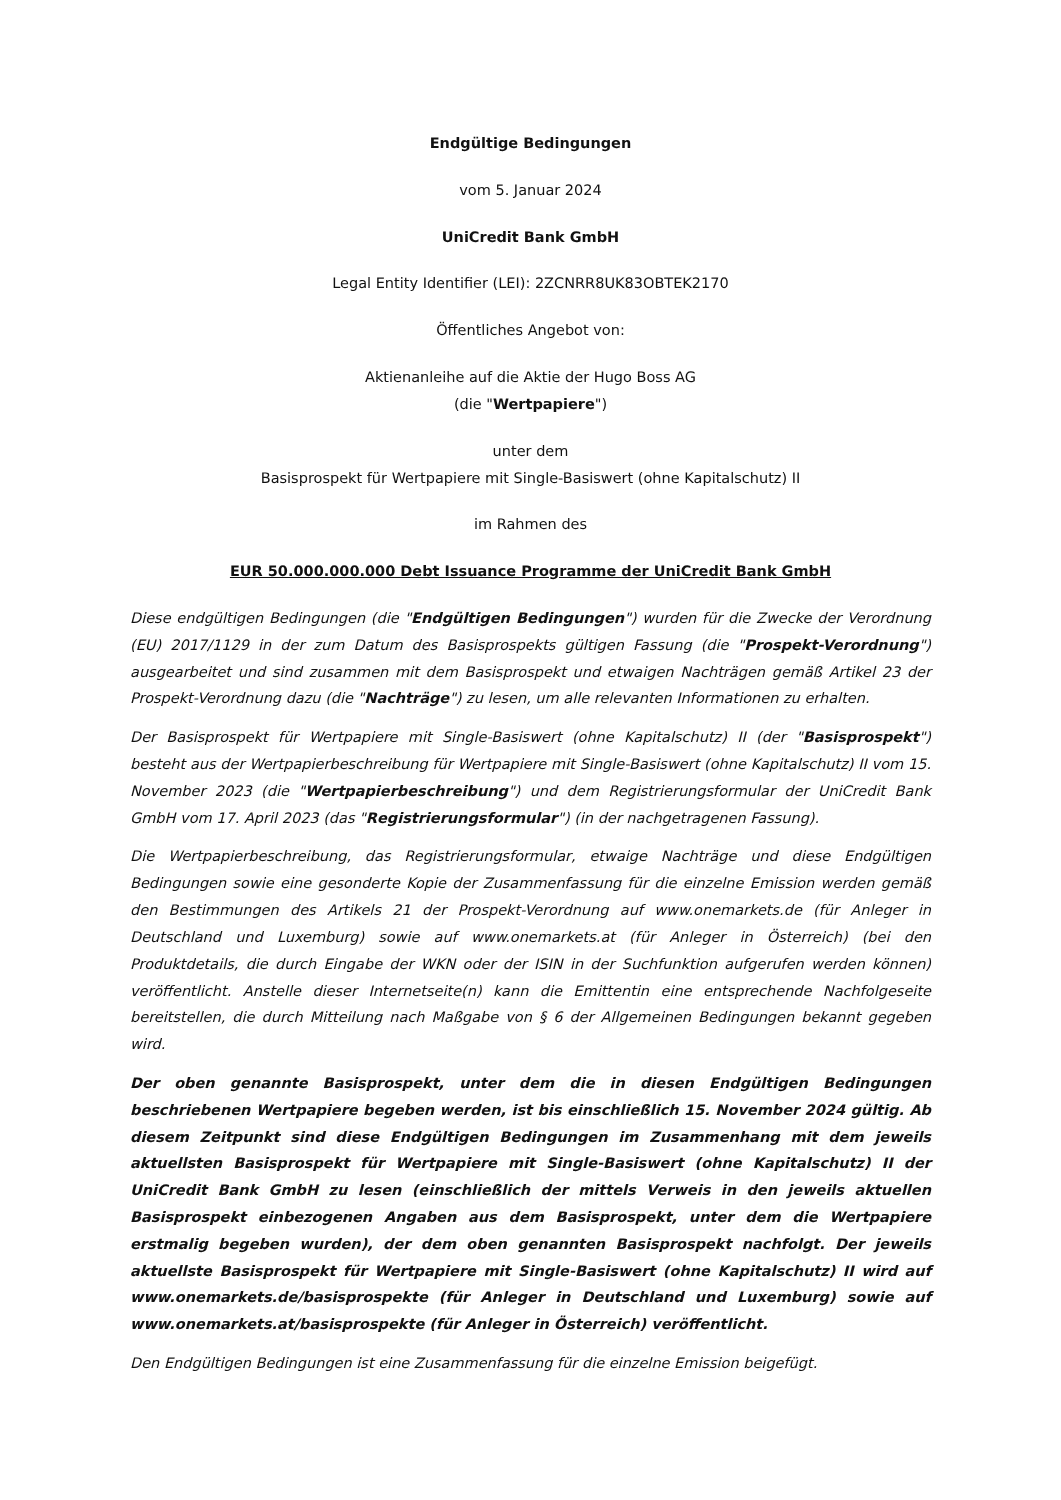Endgültige Bedingungen
vom 5. Januar 2024
UniCredit Bank GmbH
Legal Entity Identifier (LEI): 2ZCNRR8UK83OBTEK2170
Öffentliches Angebot von:
Aktienanleihe auf die Aktie der Hugo Boss AG
(die "Wertpapiere")
unter dem
Basisprospekt für Wertpapiere mit Single-Basiswert (ohne Kapitalschutz) II
im Rahmen des
EUR 50.000.000.000 Debt Issuance Programme der UniCredit Bank GmbH
Diese endgültigen Bedingungen (die "Endgültigen Bedingungen") wurden für die Zwecke der Verordnung (EU) 2017/1129 in der zum Datum des Basisprospekts gültigen Fassung (die "Prospekt-Verordnung") ausgearbeitet und sind zusammen mit dem Basisprospekt und etwaigen Nachträgen gemäß Artikel 23 der Prospekt-Verordnung dazu (die "Nachträge") zu lesen, um alle relevanten Informationen zu erhalten.
Der Basisprospekt für Wertpapiere mit Single-Basiswert (ohne Kapitalschutz) II (der "Basisprospekt") besteht aus der Wertpapierbeschreibung für Wertpapiere mit Single-Basiswert (ohne Kapitalschutz) II vom 15. November 2023 (die "Wertpapierbeschreibung") und dem Registrierungsformular der UniCredit Bank GmbH vom 17. April 2023 (das "Registrierungsformular") (in der nachgetragenen Fassung).
Die Wertpapierbeschreibung, das Registrierungsformular, etwaige Nachträge und diese Endgültigen Bedingungen sowie eine gesonderte Kopie der Zusammenfassung für die einzelne Emission werden gemäß den Bestimmungen des Artikels 21 der Prospekt-Verordnung auf www.onemarkets.de (für Anleger in Deutschland und Luxemburg) sowie auf www.onemarkets.at (für Anleger in Österreich) (bei den Produktdetails, die durch Eingabe der WKN oder der ISIN in der Suchfunktion aufgerufen werden können) veröffentlicht. Anstelle dieser Internetseite(n) kann die Emittentin eine entsprechende Nachfolgeseite bereitstellen, die durch Mitteilung nach Maßgabe von § 6 der Allgemeinen Bedingungen bekannt gegeben wird.
Der oben genannte Basisprospekt, unter dem die in diesen Endgültigen Bedingungen beschriebenen Wertpapiere begeben werden, ist bis einschließlich 15. November 2024 gültig. Ab diesem Zeitpunkt sind diese Endgültigen Bedingungen im Zusammenhang mit dem jeweils aktuellsten Basisprospekt für Wertpapiere mit Single-Basiswert (ohne Kapitalschutz) II der UniCredit Bank GmbH zu lesen (einschließlich der mittels Verweis in den jeweils aktuellen Basisprospekt einbezogenen Angaben aus dem Basisprospekt, unter dem die Wertpapiere erstmalig begeben wurden), der dem oben genannten Basisprospekt nachfolgt. Der jeweils aktuellste Basisprospekt für Wertpapiere mit Single-Basiswert (ohne Kapitalschutz) II wird auf www.onemarkets.de/basisprospekte (für Anleger in Deutschland und Luxemburg) sowie auf www.onemarkets.at/basisprospekte (für Anleger in Österreich) veröffentlicht.
Den Endgültigen Bedingungen ist eine Zusammenfassung für die einzelne Emission beigefügt.